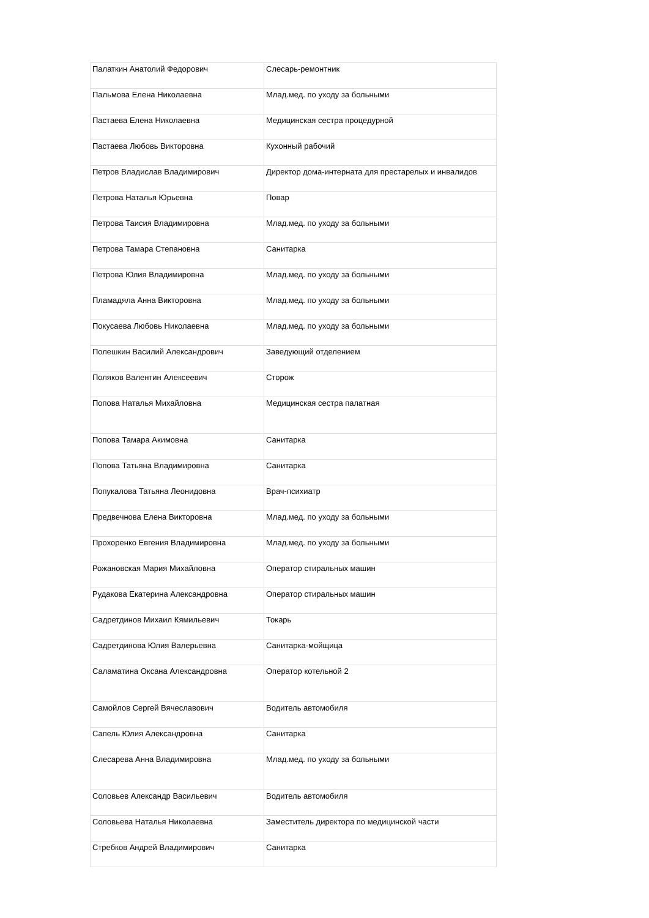| Палаткин Анатолий Федорович | Слесарь-ремонтник |
| Пальмова Елена Николаевна | Млад.мед. по уходу за больными |
| Пастаева Елена Николаевна | Медицинская сестра процедурной |
| Пастаева Любовь Викторовна | Кухонный рабочий |
| Петров Владислав Владимирович | Директор дома-интерната для престарелых и инвалидов |
| Петрова Наталья Юрьевна | Повар |
| Петрова Таисия Владимировна | Млад.мед. по уходу за больными |
| Петрова Тамара Степановна | Санитарка |
| Петрова Юлия Владимировна | Млад.мед. по уходу за больными |
| Пламадяла Анна Викторовна | Млад.мед. по уходу за больными |
| Покусаева Любовь Николаевна | Млад.мед. по уходу за больными |
| Полешкин Василий Александрович | Заведующий отделением |
| Поляков Валентин Алексеевич | Сторож |
| Попова Наталья Михайловна | Медицинская сестра палатная |
| Попова Тамара Акимовна | Санитарка |
| Попова Татьяна Владимировна | Санитарка |
| Попукалова Татьяна Леонидовна | Врач-психиатр |
| Предвечнова Елена Викторовна | Млад.мед. по уходу за больными |
| Прохоренко Евгения Владимировна | Млад.мед. по уходу за больными |
| Рожановская Мария Михайловна | Оператор стиральных машин |
| Рудакова Екатерина Александровна | Оператор стиральных машин |
| Садретдинов Михаил Кямильевич | Токарь |
| Садретдинова Юлия Валерьевна | Санитарка-мойщица |
| Саламатина Оксана Александровна | Оператор котельной 2 |
| Самойлов Сергей Вячеславович | Водитель автомобиля |
| Сапель Юлия Александровна | Санитарка |
| Слесарева Анна Владимировна | Млад.мед. по уходу за больными |
| Соловьев Александр Васильевич | Водитель автомобиля |
| Соловьева Наталья Николаевна | Заместитель директора по медицинской части |
| Стребков Андрей Владимирович | Санитарка |